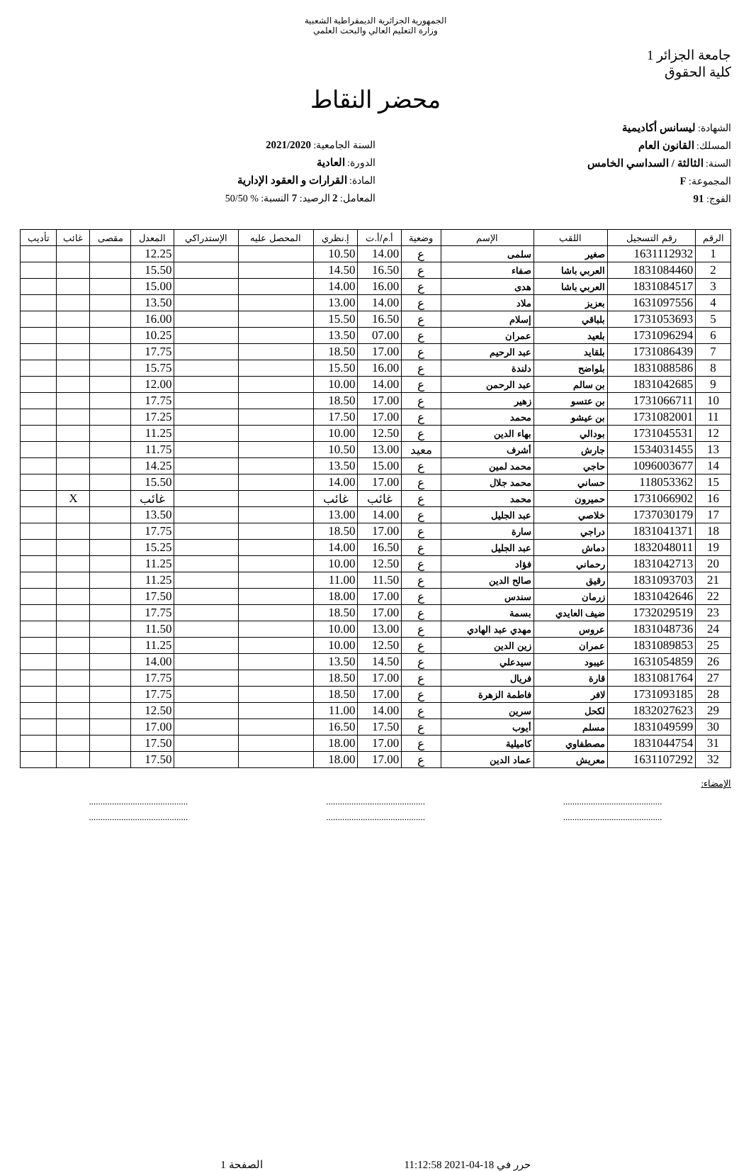الجمهورية الجزائرية الديمقراطية الشعبية
وزارة التعليم العالي والبحث العلمي
جامعة الجزائر 1
كلية الحقوق
محضر النقاط
الشهادة: ليسانس أكاديمية
المسلك: القانون العام
السنة: الثالثة / السداسي الخامس
المجموعة: F
الفوج: 91
السنة الجامعية: 2021/2020
الدورة: العادية
المادة: القرارات و العقود الإدارية
المعامل: 2 الرصيد: 7 النسبة: % 50/50
| الرقم | رقم التسجيل | اللقب | الإسم | وضعية | أ.م/أ.ت | إ.نظري | المحصل عليه | الإستدراكي | المعدل | مقصى | غائب | تأديب |
| --- | --- | --- | --- | --- | --- | --- | --- | --- | --- | --- | --- | --- |
| 1 | 1631112932 | صغير | سلمى | ع | 14.00 | 10.50 | | | 12.25 | | | |
| 2 | 1831084460 | العربي باشا | صفاء | ع | 16.50 | 14.50 | | | 15.50 | | | |
| 3 | 1831084517 | العربي باشا | هدى | ع | 16.00 | 14.00 | | | 15.00 | | | |
| 4 | 1631097556 | بعزيز | ملاد | ع | 14.00 | 13.00 | | | 13.50 | | | |
| 5 | 1731053693 | بلباقي | إسلام | ع | 16.50 | 15.50 | | | 16.00 | | | |
| 6 | 1731096294 | بلعيد | عمران | ع | 07.00 | 13.50 | | | 10.25 | | | |
| 7 | 1731086439 | بلقايد | عبد الرحيم | ع | 17.00 | 18.50 | | | 17.75 | | | |
| 8 | 1831088586 | بلواضح | دلندة | ع | 16.00 | 15.50 | | | 15.75 | | | |
| 9 | 1831042685 | بن سالم | عبد الرحمن | ع | 14.00 | 10.00 | | | 12.00 | | | |
| 10 | 1731066711 | بن عتسو | زهير | ع | 17.00 | 18.50 | | | 17.75 | | | |
| 11 | 1731082001 | بن عيشو | محمد | ع | 17.00 | 17.50 | | | 17.25 | | | |
| 12 | 1731045531 | بودالي | بهاء الدين | ع | 12.50 | 10.00 | | | 11.25 | | | |
| 13 | 1534031455 | جارش | أشرف | معيد | 13.00 | 10.50 | | | 11.75 | | | |
| 14 | 1096003677 | حاجي | محمد لمين | ع | 15.00 | 13.50 | | | 14.25 | | | |
| 15 | 118053362 | حساني | محمد جلال | ع | 17.00 | 14.00 | | | 15.50 | | | |
| 16 | 1731066902 | حميرون | محمد | ع | غائب | غائب | | | غائب | | X | |
| 17 | 1737030179 | خلاصي | عبد الجليل | ع | 14.00 | 13.00 | | | 13.50 | | | |
| 18 | 1831041371 | دراجي | سارة | ع | 17.00 | 18.50 | | | 17.75 | | | |
| 19 | 1832048011 | دماش | عبد الجليل | ع | 16.50 | 14.00 | | | 15.25 | | | |
| 20 | 1831042713 | رحماني | فؤاد | ع | 12.50 | 10.00 | | | 11.25 | | | |
| 21 | 1831093703 | رقيق | صالح الدين | ع | 11.50 | 11.00 | | | 11.25 | | | |
| 22 | 1831042646 | زرمان | سندس | ع | 17.00 | 18.00 | | | 17.50 | | | |
| 23 | 1732029519 | ضيف العايدي | بسمة | ع | 17.00 | 18.50 | | | 17.75 | | | |
| 24 | 1831048736 | عروس | مهدي عبد الهادي | ع | 13.00 | 10.00 | | | 11.50 | | | |
| 25 | 1831089853 | عمران | زين الدين | ع | 12.50 | 10.00 | | | 11.25 | | | |
| 26 | 1631054859 | عيبود | سيدعلي | ع | 14.50 | 13.50 | | | 14.00 | | | |
| 27 | 1831081764 | قارة | فريال | ع | 17.00 | 18.50 | | | 17.75 | | | |
| 28 | 1731093185 | لافر | فاطمة الزهرة | ع | 17.00 | 18.50 | | | 17.75 | | | |
| 29 | 1832027623 | لكحل | سرين | ع | 14.00 | 11.00 | | | 12.50 | | | |
| 30 | 1831049599 | مسلم | أيوب | ع | 17.50 | 16.50 | | | 17.00 | | | |
| 31 | 1831044754 | مصطفاوي | كاميلية | ع | 17.00 | 18.00 | | | 17.50 | | | |
| 32 | 1631107292 | معريش | عماد الدين | ع | 17.00 | 18.00 | | | 17.50 | | | |
الإمضاء:
...........................................
...........................................
...........................................
...........................................
...........................................
...........................................
حرر في 18-04-2021 11:12:58 الصفحة 1